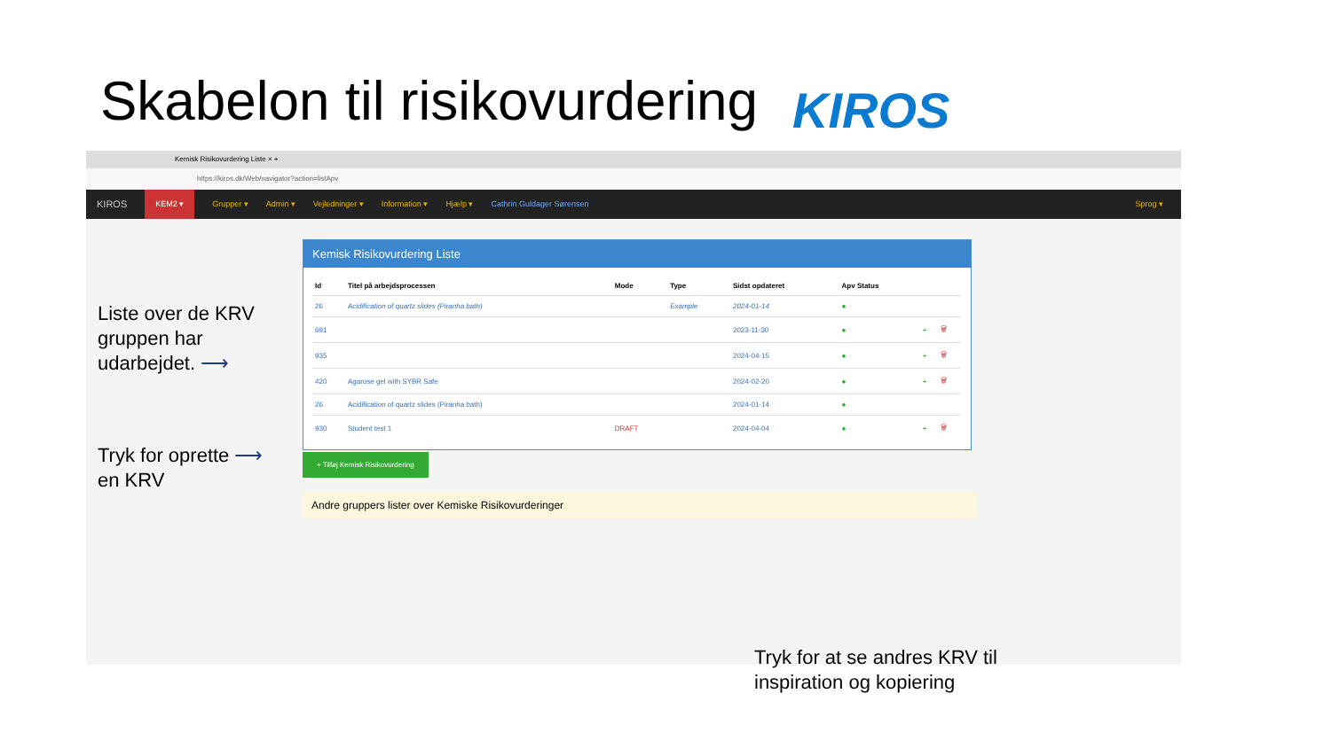Skabelon til risikovurdering KIROS
Kemisk Risikovurdering Liste × +
https://kiros.dk/Web/navigator?action=listApv
KIROS KEM2 ▾ Grupper ▾ Admin ▾ Vejledninger ▾ Information ▾ Hjælp ▾ Cathrin Guldager Sørensen Sprog ▾
Kemisk Risikovurdering Liste
| Id | Titel på arbejdsprocessen | Mode | Type | Sidst opdateret | Apv Status | | |
| --- | --- | --- | --- | --- | --- | --- | --- |
| 26 | Acidification of quartz slides (Piranha bath) | | Example | 2024-01-14 | ● | | |
| 691 | | | | 2023-11-30 | ● | + | 🗑 |
| 935 | | | | 2024-04-15 | ● | + | 🗑 |
| 420 | Agarose gel with SYBR Safe | | | 2024-02-20 | ● | + | 🗑 |
| 26 | Acidification of quartz slides (Piranha bath) | | | 2024-01-14 | ● | | |
| 930 | Student test 1 | DRAFT | | 2024-04-04 | ● | + | 🗑 |
+ Tilføj Kemisk Risikovurdering
Andre gruppers lister over Kemiske Risikovurderinger
Liste over de KRV
gruppen har
udarbejdet. ⟶
Tryk for oprette ⟶
en KRV
Tryk for at se andres KRV til
inspiration og kopiering